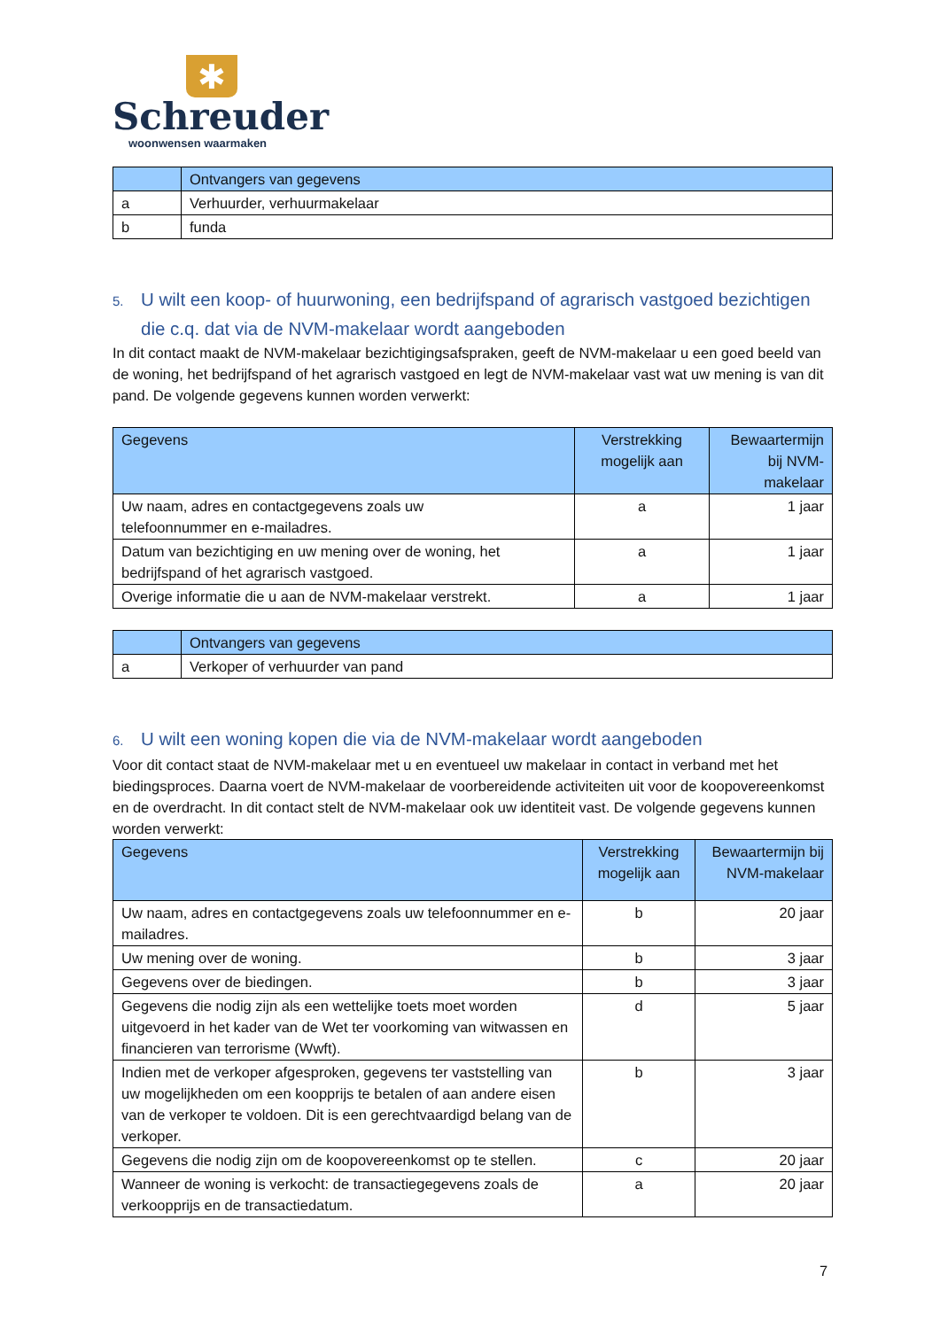✱
Schreuder
woonwensen waarmaken
| | Ontvangers van gegevens |
| --- | --- |
| a | Verhuurder, verhuurmakelaar |
| b | funda |
5. U wilt een koop- of huurwoning, een bedrijfspand of agrarisch vastgoed bezichtigen die c.q. dat via de NVM-makelaar wordt aangeboden
In dit contact maakt de NVM-makelaar bezichtigingsafspraken, geeft de NVM-makelaar u een goed beeld van de woning, het bedrijfspand of het agrarisch vastgoed en legt de NVM-makelaar vast wat uw mening is van dit pand. De volgende gegevens kunnen worden verwerkt:
| Gegevens | Verstrekking mogelijk aan | Bewaartermijn bij NVM-makelaar |
| --- | --- | --- |
| Uw naam, adres en contactgegevens zoals uw telefoonnummer en e-mailadres. | a | 1 jaar |
| Datum van bezichtiging en uw mening over de woning, het bedrijfspand of het agrarisch vastgoed. | a | 1 jaar |
| Overige informatie die u aan de NVM-makelaar verstrekt. | a | 1 jaar |
| | Ontvangers van gegevens |
| --- | --- |
| a | Verkoper of verhuurder van pand |
6. U wilt een woning kopen die via de NVM-makelaar wordt aangeboden
Voor dit contact staat de NVM-makelaar met u en eventueel uw makelaar in contact in verband met het biedingsproces. Daarna voert de NVM-makelaar de voorbereidende activiteiten uit voor de koopovereenkomst en de overdracht. In dit contact stelt de NVM-makelaar ook uw identiteit vast. De volgende gegevens kunnen worden verwerkt:
| Gegevens | Verstrekking mogelijk aan | Bewaartermijn bij NVM-makelaar |
| --- | --- | --- |
| Uw naam, adres en contactgegevens zoals uw telefoonnummer en e-mailadres. | b | 20 jaar |
| Uw mening over de woning. | b | 3 jaar |
| Gegevens over de biedingen. | b | 3 jaar |
| Gegevens die nodig zijn als een wettelijke toets moet worden uitgevoerd in het kader van de Wet ter voorkoming van witwassen en financieren van terrorisme (Wwft). | d | 5 jaar |
| Indien met de verkoper afgesproken, gegevens ter vaststelling van uw mogelijkheden om een koopprijs te betalen of aan andere eisen van de verkoper te voldoen. Dit is een gerechtvaardigd belang van de verkoper. | b | 3 jaar |
| Gegevens die nodig zijn om de koopovereenkomst op te stellen. | c | 20 jaar |
| Wanneer de woning is verkocht: de transactiegegevens zoals de verkoopprijs en de transactiedatum. | a | 20 jaar |
7